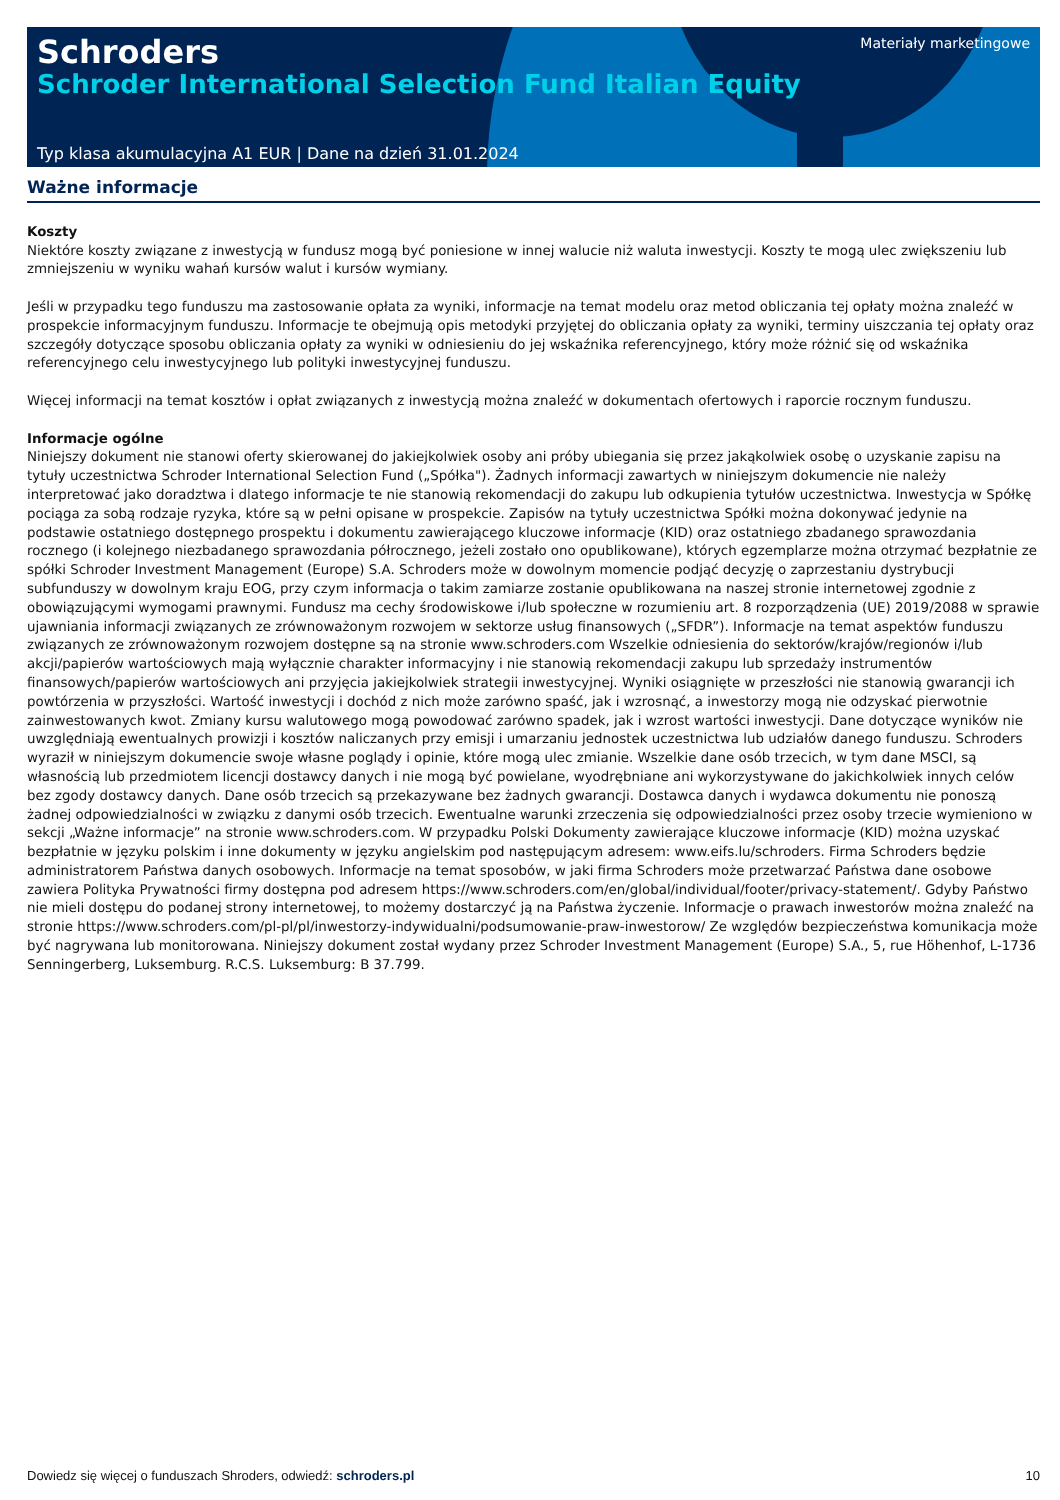Schroders
Schroder International Selection Fund Italian Equity
Materiały marketingowe
Typ klasa akumulacyjna A1 EUR | Dane na dzień 31.01.2024
Ważne informacje
Koszty
Niektóre koszty związane z inwestycją w fundusz mogą być poniesione w innej walucie niż waluta inwestycji. Koszty te mogą ulec zwiększeniu lub zmniejszeniu w wyniku wahań kursów walut i kursów wymiany.
Jeśli w przypadku tego funduszu ma zastosowanie opłata za wyniki, informacje na temat modelu oraz metod obliczania tej opłaty można znaleźć w prospekcie informacyjnym funduszu. Informacje te obejmują opis metodyki przyjętej do obliczania opłaty za wyniki, terminy uiszczania tej opłaty oraz szczegóły dotyczące sposobu obliczania opłaty za wyniki w odniesieniu do jej wskaźnika referencyjnego, który może różnić się od wskaźnika referencyjnego celu inwestycyjnego lub polityki inwestycyjnej funduszu.
Więcej informacji na temat kosztów i opłat związanych z inwestycją można znaleźć w dokumentach ofertowych i raporcie rocznym funduszu.
Informacje ogólne
Niniejszy dokument nie stanowi oferty skierowanej do jakiejkolwiek osoby ani próby ubiegania się przez jakąkolwiek osobę o uzyskanie zapisu na tytuły uczestnictwa Schroder International Selection Fund („Spółka"). Żadnych informacji zawartych w niniejszym dokumencie nie należy interpretować jako doradztwa i dlatego informacje te nie stanowią rekomendacji do zakupu lub odkupienia tytułów uczestnictwa. Inwestycja w Spółkę pociąga za sobą rodzaje ryzyka, które są w pełni opisane w prospekcie. Zapisów na tytuły uczestnictwa Spółki można dokonywać jedynie na podstawie ostatniego dostępnego prospektu i dokumentu zawierającego kluczowe informacje (KID) oraz ostatniego zbadanego sprawozdania rocznego (i kolejnego niezbadanego sprawozdania półrocznego, jeżeli zostało ono opublikowane), których egzemplarze można otrzymać bezpłatnie ze spółki Schroder Investment Management (Europe) S.A. Schroders może w dowolnym momencie podjąć decyzję o zaprzestaniu dystrybucji subfunduszy w dowolnym kraju EOG, przy czym informacja o takim zamiarze zostanie opublikowana na naszej stronie internetowej zgodnie z obowiązującymi wymogami prawnymi. Fundusz ma cechy środowiskowe i/lub społeczne w rozumieniu art. 8 rozporządzenia (UE) 2019/2088 w sprawie ujawniania informacji związanych ze zrównoważonym rozwojem w sektorze usług finansowych („SFDR”). Informacje na temat aspektów funduszu związanych ze zrównoważonym rozwojem dostępne są na stronie www.schroders.com Wszelkie odniesienia do sektorów/krajów/regionów i/lub akcji/papierów wartościowych mają wyłącznie charakter informacyjny i nie stanowią rekomendacji zakupu lub sprzedaży instrumentów finansowych/papierów wartościowych ani przyjęcia jakiejkolwiek strategii inwestycyjnej. Wyniki osiągnięte w przeszłości nie stanowią gwarancji ich powtórzenia w przyszłości. Wartość inwestycji i dochód z nich może zarówno spaść, jak i wzrosnąć, a inwestorzy mogą nie odzyskać pierwotnie zainwestowanych kwot. Zmiany kursu walutowego mogą powodować zarówno spadek, jak i wzrost wartości inwestycji. Dane dotyczące wyników nie uwzględniają ewentualnych prowizji i kosztów naliczanych przy emisji i umarzaniu jednostek uczestnictwa lub udziałów danego funduszu. Schroders wyraził w niniejszym dokumencie swoje własne poglądy i opinie, które mogą ulec zmianie. Wszelkie dane osób trzecich, w tym dane MSCI, są własnością lub przedmiotem licencji dostawcy danych i nie mogą być powielane, wyodrębniane ani wykorzystywane do jakichkolwiek innych celów bez zgody dostawcy danych. Dane osób trzecich są przekazywane bez żadnych gwarancji. Dostawca danych i wydawca dokumentu nie ponoszą żadnej odpowiedzialności w związku z danymi osób trzecich. Ewentualne warunki zrzeczenia się odpowiedzialności przez osoby trzecie wymieniono w sekcji „Ważne informacje” na stronie www.schroders.com. W przypadku Polski Dokumenty zawierające kluczowe informacje (KID) można uzyskać bezpłatnie w języku polskim i inne dokumenty w języku angielskim pod następującym adresem: www.eifs.lu/schroders. Firma Schroders będzie administratorem Państwa danych osobowych. Informacje na temat sposobów, w jaki firma Schroders może przetwarzać Państwa dane osobowe zawiera Polityka Prywatności firmy dostępna pod adresem https://www.schroders.com/en/global/individual/footer/privacy-statement/. Gdyby Państwo nie mieli dostępu do podanej strony internetowej, to możemy dostarczyć ją na Państwa życzenie. Informacje o prawach inwestorów można znaleźć na stronie https://www.schroders.com/pl-pl/pl/inwestorzy-indywidualni/podsumowanie-praw-inwestorow/ Ze względów bezpieczeństwa komunikacja może być nagrywana lub monitorowana. Niniejszy dokument został wydany przez Schroder Investment Management (Europe) S.A., 5, rue Höhenhof, L-1736 Senningerberg, Luksemburg. R.C.S. Luksemburg: B 37.799.
Dowiedz się więcej o funduszach Shroders, odwiedź: schroders.pl 10